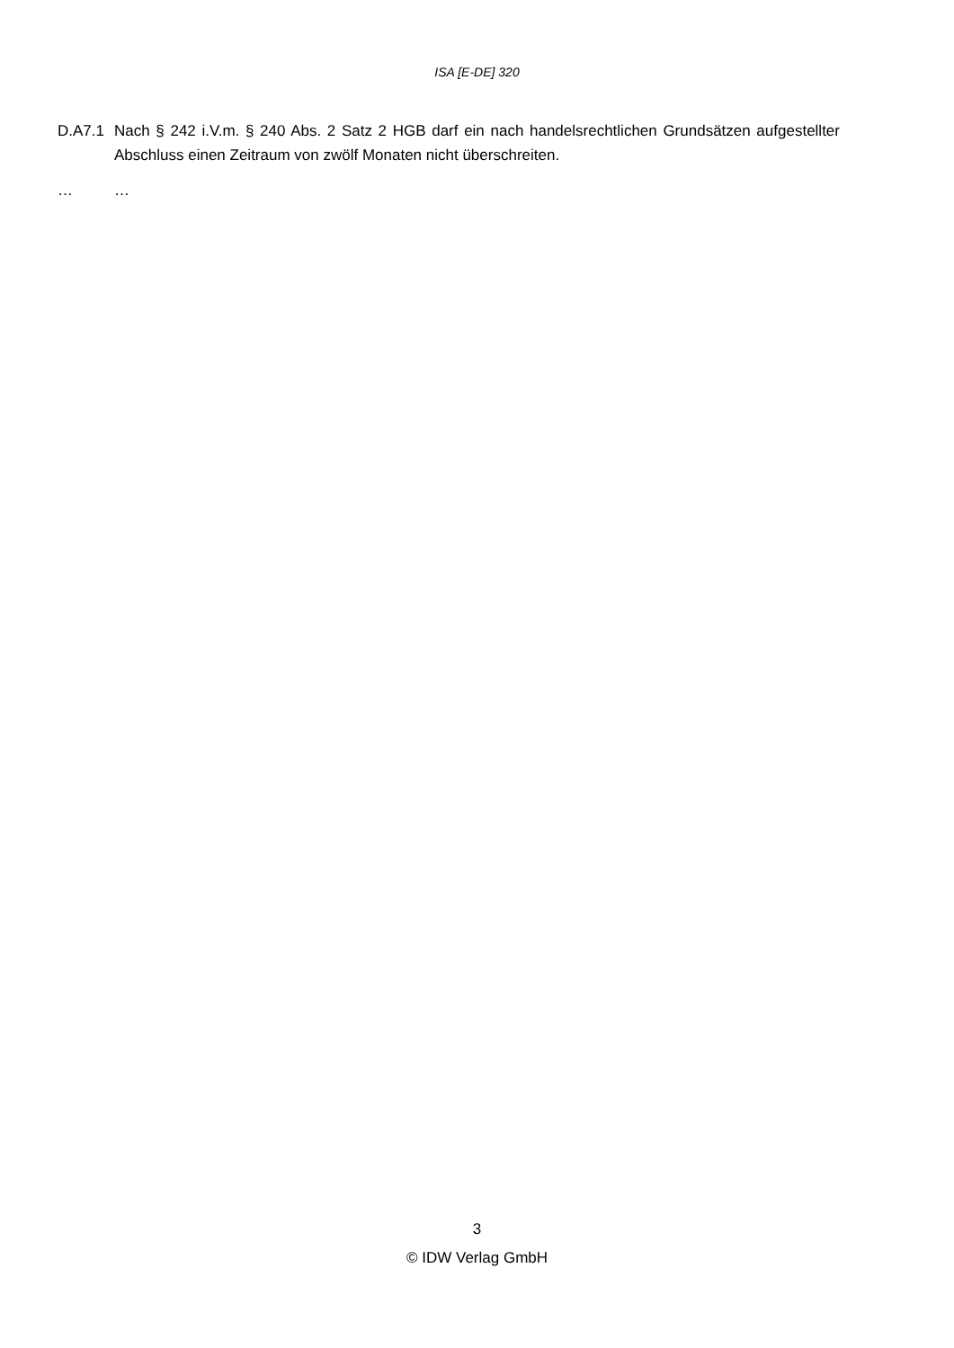ISA [E-DE] 320
D.A7.1 Nach § 242 i.V.m. § 240 Abs. 2 Satz 2 HGB darf ein nach handelsrechtlichen Grundsätzen aufgestellter Abschluss einen Zeitraum von zwölf Monaten nicht überschreiten.
… …
3
© IDW Verlag GmbH